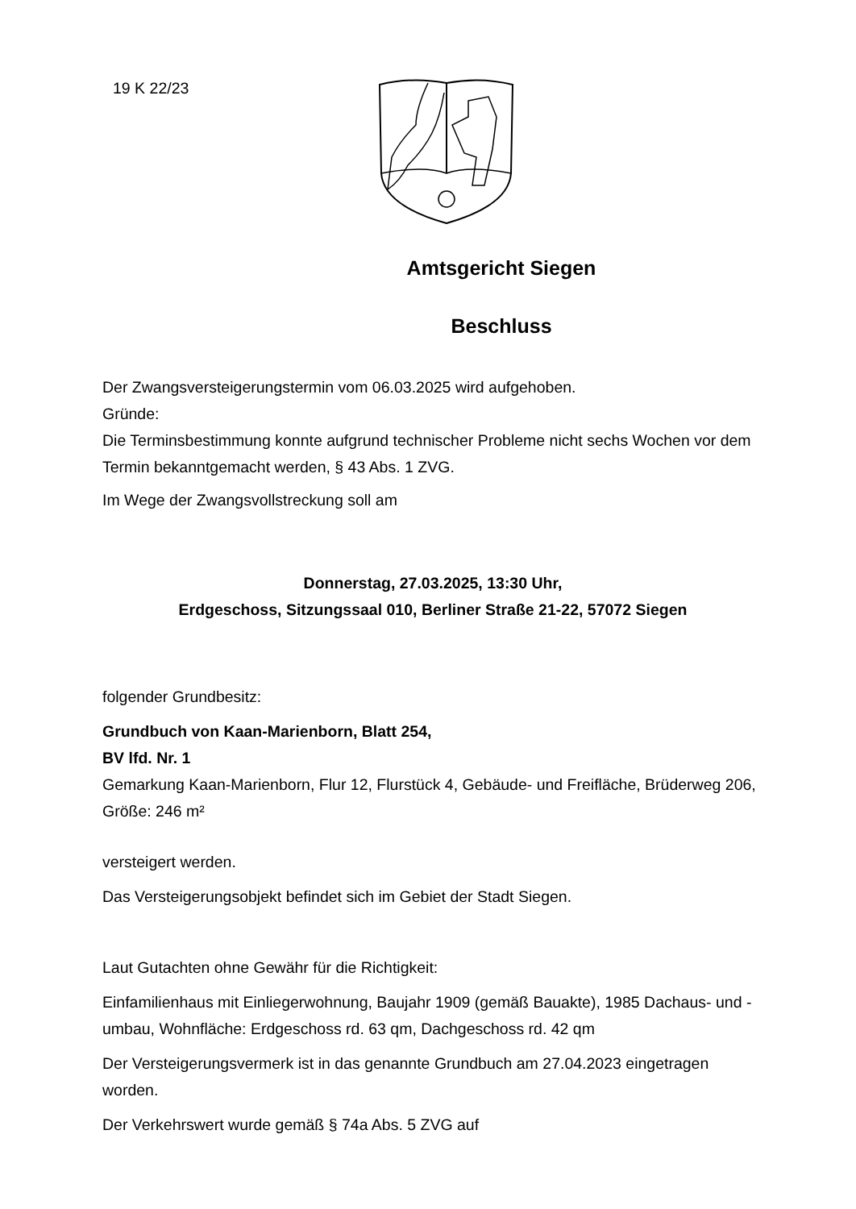19 K 22/23
Amtsgericht Siegen
Beschluss
Der Zwangsversteigerungstermin vom 06.03.2025 wird aufgehoben.
Gründe:
Die Terminsbestimmung konnte aufgrund technischer Probleme nicht sechs Wochen vor dem Termin bekanntgemacht werden, § 43 Abs. 1 ZVG.
Im Wege der Zwangsvollstreckung soll am
Donnerstag, 27.03.2025, 13:30 Uhr,
Erdgeschoss, Sitzungssaal 010, Berliner Straße 21-22, 57072 Siegen
folgender Grundbesitz:
Grundbuch von Kaan-Marienborn, Blatt 254,
BV lfd. Nr. 1
Gemarkung Kaan-Marienborn, Flur 12, Flurstück 4, Gebäude- und Freifläche, Brüderweg 206, Größe: 246 m²
versteigert werden.
Das Versteigerungsobjekt befindet sich im Gebiet der Stadt Siegen.
Laut Gutachten ohne Gewähr für die Richtigkeit:
Einfamilienhaus mit Einliegerwohnung, Baujahr 1909 (gemäß Bauakte), 1985 Dachaus- und -umbau, Wohnfläche: Erdgeschoss rd. 63 qm, Dachgeschoss rd. 42 qm
Der Versteigerungsvermerk ist in das genannte Grundbuch am 27.04.2023 eingetragen worden.
Der Verkehrswert wurde gemäß § 74a Abs. 5 ZVG auf